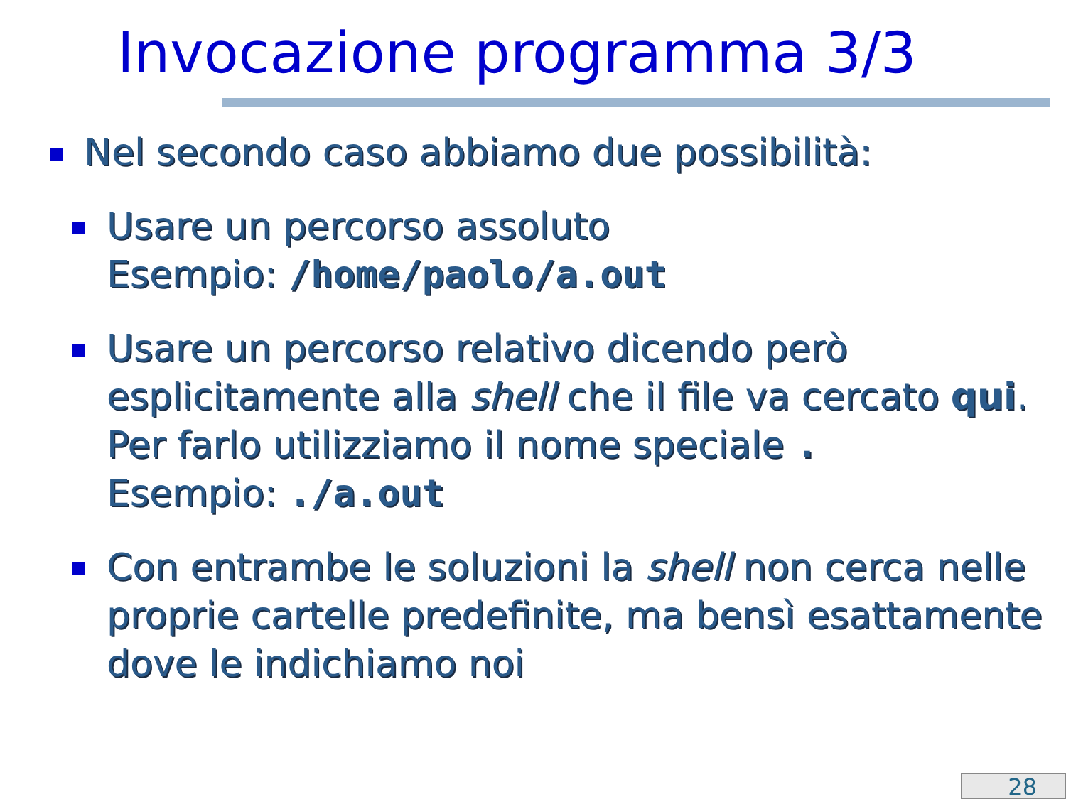Invocazione programma 3/3
Nel secondo caso abbiamo due possibilità:
Usare un percorso assoluto
Esempio: /home/paolo/a.out
Usare un percorso relativo dicendo però esplicitamente alla shell che il file va cercato qui. Per farlo utilizziamo il nome speciale .
Esempio: ./a.out
Con entrambe le soluzioni la shell non cerca nelle proprie cartelle predefinite, ma bensì esattamente dove le indichiamo noi
28